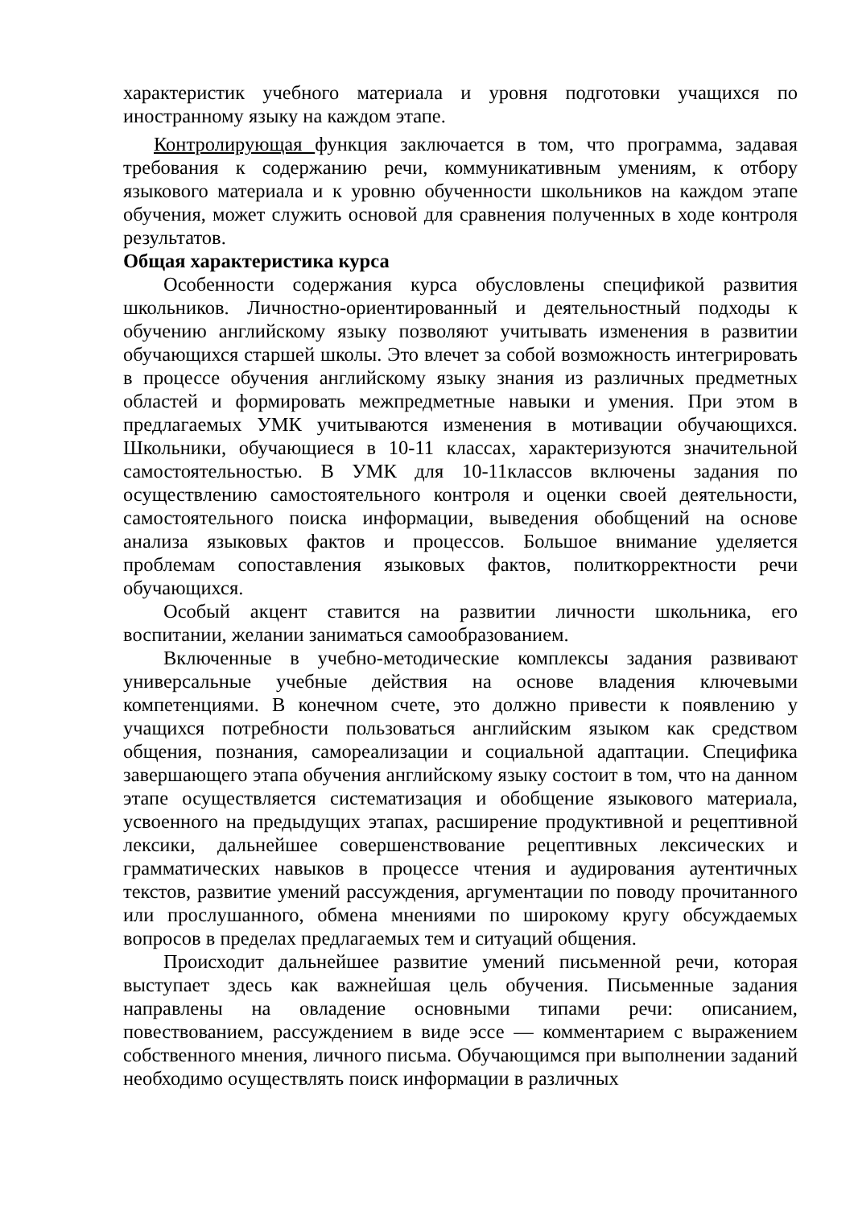характеристик учебного материала и уровня подготовки учащихся по иностранному языку на каждом этапе.
Контролирующая функция заключается в том, что программа, задавая требования к содержанию речи, коммуникативным умениям, к отбору языкового материала и к уровню обученности школьников на каждом этапе обучения, может служить основой для сравнения полученных в ходе контроля результатов.
Общая характеристика курса
Особенности содержания курса обусловлены спецификой развития школьников. Личностно-ориентированный и деятельностный подходы к обучению английскому языку позволяют учитывать изменения в развитии обучающихся старшей школы. Это влечет за собой возможность интегрировать в процессе обучения английскому языку знания из различных предметных областей и формировать межпредметные навыки и умения. При этом в предлагаемых УМК учитываются изменения в мотивации обучающихся. Школьники, обучающиеся в 10-11 классах, характеризуются значительной самостоятельностью. В УМК для 10-11классов включены задания по осуществлению самостоятельного контроля и оценки своей деятельности, самостоятельного поиска информации, выведения обобщений на основе анализа языковых фактов и процессов. Большое внимание уделяется проблемам сопоставления языковых фактов, политкорректности речи обучающихся.
Особый акцент ставится на развитии личности школьника, его воспитании, желании заниматься самообразованием.
Включенные в учебно-методические комплексы задания развивают универсальные учебные действия на основе владения ключевыми компетенциями. В конечном счете, это должно привести к появлению у учащихся потребности пользоваться английским языком как средством общения, познания, самореализации и социальной адаптации. Специфика завершающего этапа обучения английскому языку состоит в том, что на данном этапе осуществляется систематизация и обобщение языкового материала, усвоенного на предыдущих этапах, расширение продуктивной и рецептивной лексики, дальнейшее совершенствование рецептивных лексических и грамматических навыков в процессе чтения и аудирования аутентичных текстов, развитие умений рассуждения, аргументации по поводу прочитанного или прослушанного, обмена мнениями по широкому кругу обсуждаемых вопросов в пределах предлагаемых тем и ситуаций общения.
Происходит дальнейшее развитие умений письменной речи, которая выступает здесь как важнейшая цель обучения. Письменные задания направлены на овладение основными типами речи: описанием, повествованием, рассуждением в виде эссе — комментарием с выражением собственного мнения, личного письма. Обучающимся при выполнении заданий необходимо осуществлять поиск информации в различных